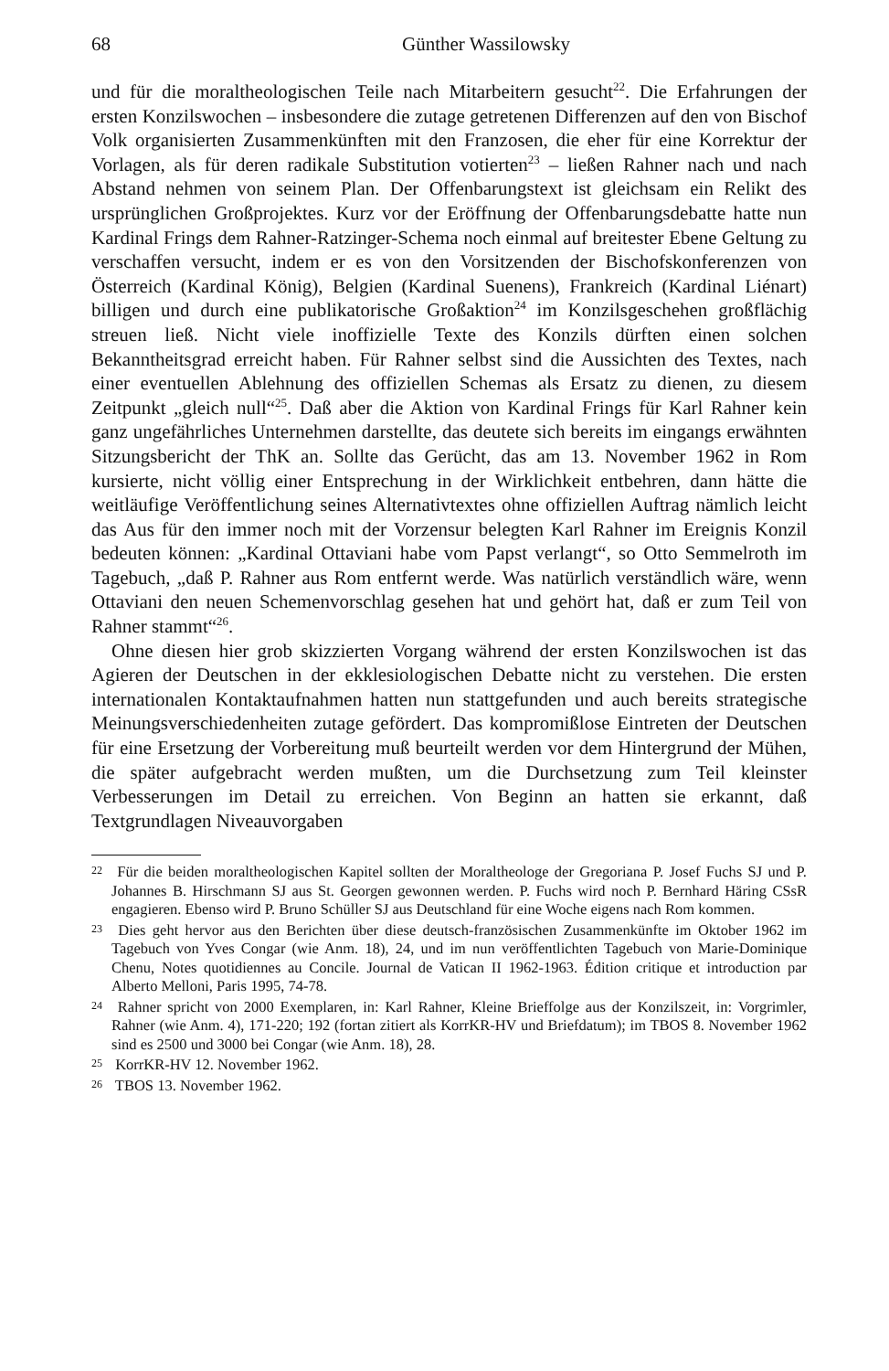68 Günther Wassilowsky
und für die moraltheologischen Teile nach Mitarbeitern gesucht<sup>22</sup>. Die Erfahrungen der ersten Konzilswochen – insbesondere die zutage getretenen Differenzen auf den von Bischof Volk organisierten Zusammenkünften mit den Franzosen, die eher für eine Korrektur der Vorlagen, als für deren radikale Substitution votierten<sup>23</sup> – ließen Rahner nach und nach Abstand nehmen von seinem Plan. Der Offenbarungstext ist gleichsam ein Relikt des ursprünglichen Großprojektes. Kurz vor der Eröffnung der Offenbarungsdebatte hatte nun Kardinal Frings dem Rahner-Ratzinger-Schema noch einmal auf breitester Ebene Geltung zu verschaffen versucht, indem er es von den Vorsitzenden der Bischofskonferenzen von Österreich (Kardinal König), Belgien (Kardinal Suenens), Frankreich (Kardinal Liénart) billigen und durch eine publikatorische Großaktion<sup>24</sup> im Konzilsgeschehen großflächig streuen ließ. Nicht viele inoffizielle Texte des Konzils dürften einen solchen Bekanntheitsgrad erreicht haben. Für Rahner selbst sind die Aussichten des Textes, nach einer eventuellen Ablehnung des offiziellen Schemas als Ersatz zu dienen, zu diesem Zeitpunkt „gleich null“<sup>25</sup>. Daß aber die Aktion von Kardinal Frings für Karl Rahner kein ganz ungefährliches Unternehmen darstellte, das deutete sich bereits im eingangs erwähnten Sitzungsbericht der ThK an. Sollte das Gerücht, das am 13. November 1962 in Rom kursierte, nicht völlig einer Entsprechung in der Wirklichkeit entbehren, dann hätte die weitläufige Veröffentlichung seines Alternativtextes ohne offiziellen Auftrag nämlich leicht das Aus für den immer noch mit der Vorzensur belegten Karl Rahner im Ereignis Konzil bedeuten können: „Kardinal Ottaviani habe vom Papst verlangt“, so Otto Semmelroth im Tagebuch, „daß P. Rahner aus Rom entfernt werde. Was natürlich verständlich wäre, wenn Ottaviani den neuen Schemenvorschlag gesehen hat und gehört hat, daß er zum Teil von Rahner stammt“<sup>26</sup>.
Ohne diesen hier grob skizzierten Vorgang während der ersten Konzilswochen ist das Agieren der Deutschen in der ekklesiologischen Debatte nicht zu verstehen. Die ersten internationalen Kontaktaufnahmen hatten nun stattgefunden und auch bereits strategische Meinungsverschiedenheiten zutage gefördert. Das kompromißlose Eintreten der Deutschen für eine Ersetzung der Vorbereitung muß beurteilt werden vor dem Hintergrund der Mühen, die später aufgebracht werden mußten, um die Durchsetzung zum Teil kleinster Verbesserungen im Detail zu erreichen. Von Beginn an hatten sie erkannt, daß Textgrundlagen Niveauvorgaben
<sup>22</sup> Für die beiden moraltheologischen Kapitel sollten der Moraltheologe der Gregoriana P. Josef Fuchs SJ und P. Johannes B. Hirschmann SJ aus St. Georgen gewonnen werden. P. Fuchs wird noch P. Bernhard Häring CSsR engagieren. Ebenso wird P. Bruno Schüller SJ aus Deutschland für eine Woche eigens nach Rom kommen.
<sup>23</sup> Dies geht hervor aus den Berichten über diese deutsch-französischen Zusammenkünfte im Oktober 1962 im Tagebuch von Yves Congar (wie Anm. 18), 24, und im nun veröffentlichten Tagebuch von Marie-Dominique Chenu, Notes quotidiennes au Concile. Journal de Vatican II 1962-1963. Édition critique et introduction par Alberto Melloni, Paris 1995, 74-78.
<sup>24</sup> Rahner spricht von 2000 Exemplaren, in: Karl Rahner, Kleine Brieffolge aus der Konzilszeit, in: Vorgrimler, Rahner (wie Anm. 4), 171-220; 192 (fortan zitiert als KorrKR-HV und Briefdatum); im TBOS 8. November 1962 sind es 2500 und 3000 bei Congar (wie Anm. 18), 28.
<sup>25</sup> KorrKR-HV 12. November 1962.
<sup>26</sup> TBOS 13. November 1962.